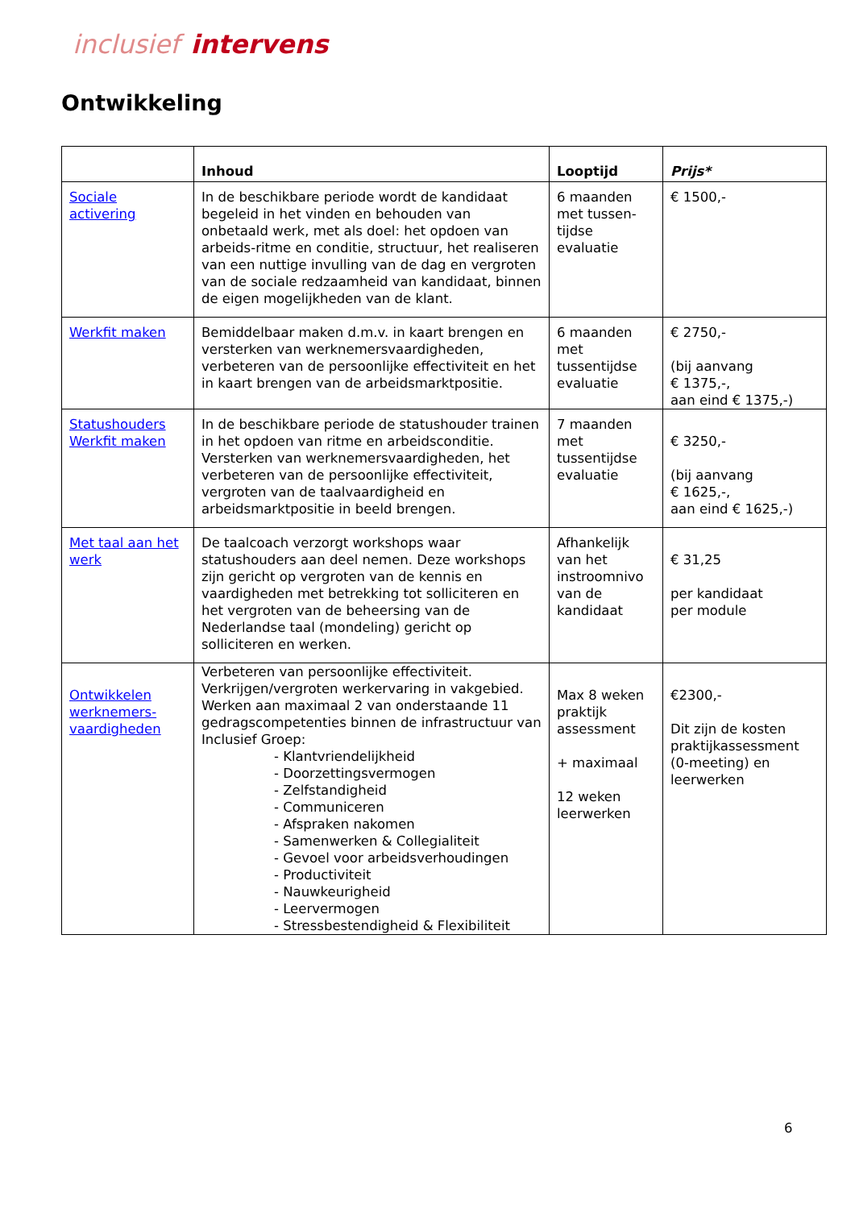inclusief intervens
Ontwikkeling
| | Inhoud | Looptijd | Prijs* |
| --- | --- | --- | --- |
| Sociale activering | In de beschikbare periode wordt de kandidaat begeleid in het vinden en behouden van onbetaald werk, met als doel: het opdoen van arbeids-ritme en conditie, structuur, het realiseren van een nuttige invulling van de dag en vergroten van de sociale redzaamheid van kandidaat, binnen de eigen mogelijkheden van de klant. | 6 maanden met tussen-tijdse evaluatie | € 1500,- |
| Werkfit maken | Bemiddelbaar maken d.m.v. in kaart brengen en versterken van werknemersvaardigheden, verbeteren van de persoonlijke effectiviteit en het in kaart brengen van de arbeidsmarktpositie. | 6 maanden met tussentijdse evaluatie | € 2750,- (bij aanvang € 1375,-, aan eind € 1375,-) |
| Statushouders Werkfit maken | In de beschikbare periode de statushouder trainen in het opdoen van ritme en arbeidsconditie. Versterken van werknemersvaardigheden, het verbeteren van de persoonlijke effectiviteit, vergroten van de taalvaardigheid en arbeidsmarktpositie in beeld brengen. | 7 maanden met tussentijdse evaluatie | € 3250,- (bij aanvang € 1625,-, aan eind € 1625,-) |
| Met taal aan het werk | De taalcoach verzorgt workshops waar statushouders aan deel nemen. Deze workshops zijn gericht op vergroten van de kennis en vaardigheden met betrekking tot solliciteren en het vergroten van de beheersing van de Nederlandse taal (mondeling) gericht op solliciteren en werken. | Afhankelijk van het instroomnivo van de kandidaat | € 31,25 per kandidaat per module |
| Ontwikkelen werknemers-vaardigheden | Verbeteren van persoonlijke effectiviteit. Verkrijgen/vergroten werkervaring in vakgebied. Werken aan maximaal 2 van onderstaande 11 gedragscompetenties binnen de infrastructuur van Inclusief Groep: - Klantvriendelijkheid - Doorzettingsvermogen - Zelfstandigheid - Communiceren - Afspraken nakomen - Samenwerken & Collegialiteit - Gevoel voor arbeidsverhoudingen - Productiviteit - Nauwkeurigheid - Leervermogen - Stressbestendigheid & Flexibiliteit | Max 8 weken praktijk assessment + maximaal 12 weken leerwerken | €2300,- Dit zijn de kosten praktijkassessment (0-meeting) en leerwerken |
6